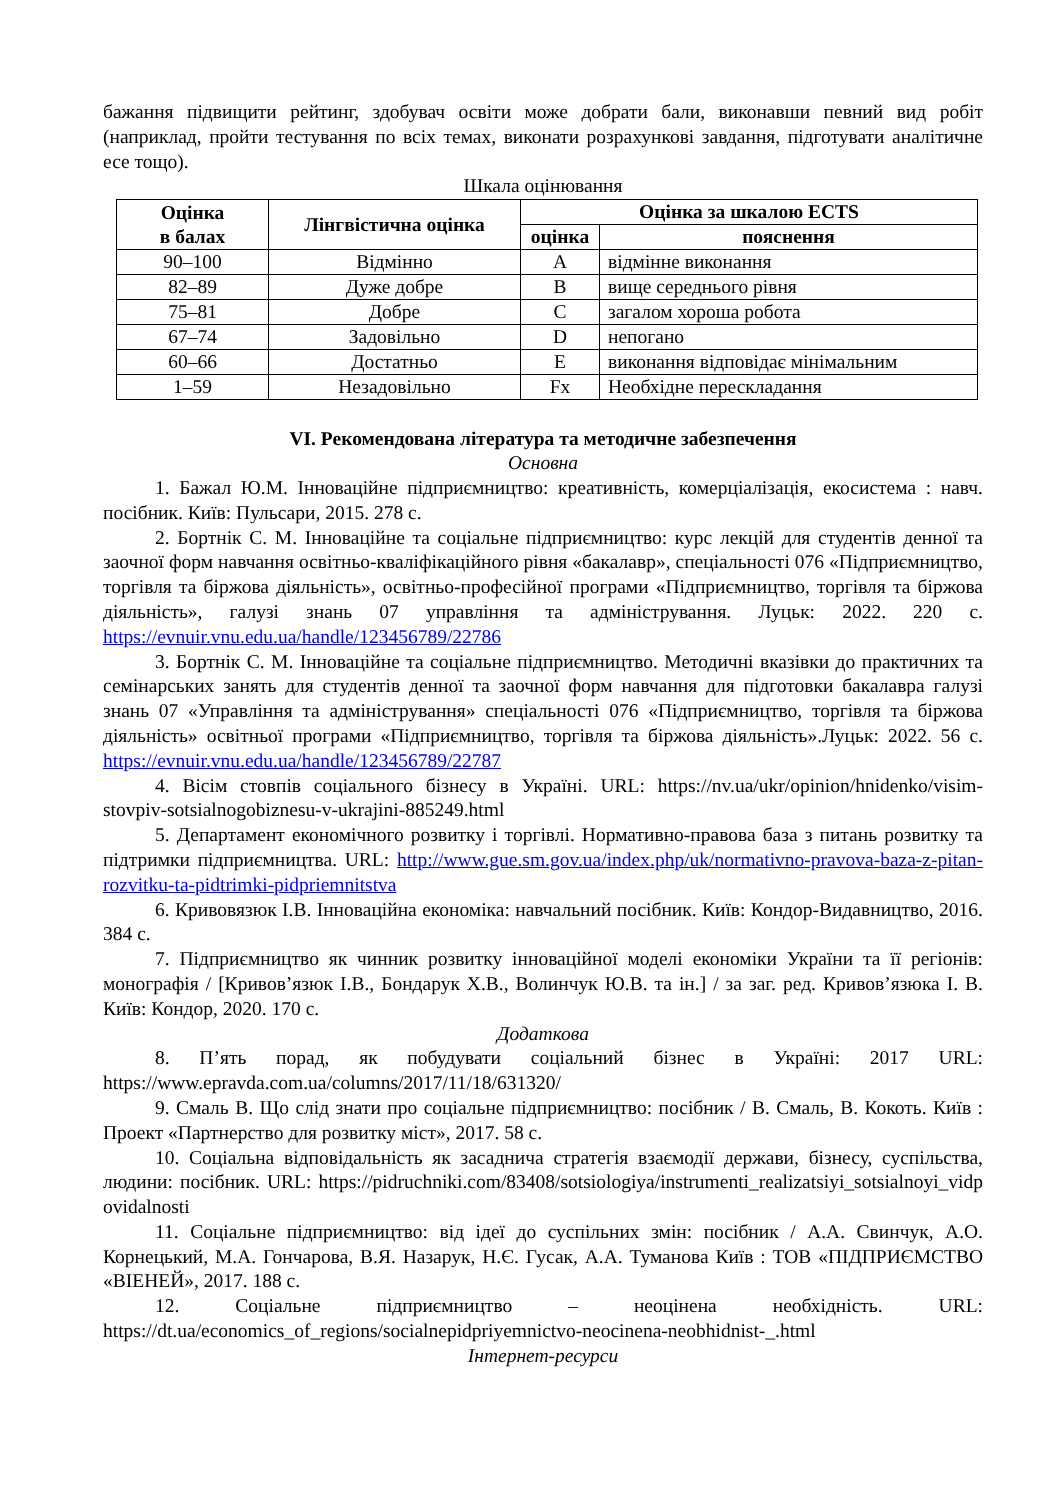бажання підвищити рейтинг, здобувач освіти може добрати бали, виконавши певний вид робіт (наприклад, пройти тестування по всіх темах, виконати розрахункові завдання, підготувати аналітичне есе тощо).
Шкала оцінювання
| Оцінка в балах | Лінгвістична оцінка | Оцінка за шкалою ECTS | |
| --- | --- | --- | --- |
| | | оцінка | пояснення |
| 90–100 | Відмінно | A | відмінне виконання |
| 82–89 | Дуже добре | B | вище середнього рівня |
| 75–81 | Добре | C | загалом хороша робота |
| 67–74 | Задовільно | D | непогано |
| 60–66 | Достатньо | E | виконання відповідає мінімальним |
| 1–59 | Незадовільно | Fx | Необхідне перескладання |
VI. Рекомендована література та методичне забезпечення
Основна
1. Бажал Ю.М. Інноваційне підприємництво: креативність, комерціалізація, екосистема : навч. посібник. Київ: Пульсари, 2015. 278 с.
2. Бортнік С. М. Інноваційне та соціальне підприємництво: курс лекцій для студентів денної та заочної форм навчання освітньо-кваліфікаційного рівня «бакалавр», спеціальності 076 «Підприємництво, торгівля та біржова діяльність», освітньо-професійної програми «Підприємництво, торгівля та біржова діяльність», галузі знань 07 управління та адміністрування. Луцьк: 2022. 220 с. https://evnuir.vnu.edu.ua/handle/123456789/22786
3. Бортнік С. М. Інноваційне та соціальне підприємництво. Методичні вказівки до практичних та семінарських занять для студентів денної та заочної форм навчання для підготовки бакалавра галузі знань 07 «Управління та адміністрування» спеціальності 076 «Підприємництво, торгівля та біржова діяльність» освітньої програми «Підприємництво, торгівля та біржова діяльність».Луцьк: 2022. 56 с. https://evnuir.vnu.edu.ua/handle/123456789/22787
4. Вісім стовпів соціального бізнесу в Україні. URL: https://nv.ua/ukr/opinion/hnidenko/visim-stovpiv-sotsialnogobiznesu-v-ukrajini-885249.html
5. Департамент економічного розвитку і торгівлі. Нормативно-правова база з питань розвитку та підтримки підприємництва. URL: http://www.gue.sm.gov.ua/index.php/uk/normativno-pravova-baza-z-pitan-rozvitku-ta-pidtrimki-pidpriemnitstva
6. Кривовязюк І.В. Інноваційна економіка: навчальний посібник. Київ: Кондор-Видавництво, 2016. 384 с.
7. Підприємництво як чинник розвитку інноваційної моделі економіки України та її регіонів: монографія / [Кривов’язюк І.В., Бондарук Х.В., Волинчук Ю.В. та ін.] / за заг. ред. Кривов’язюка І. В. Київ: Кондор, 2020. 170 с.
Додаткова
8. П’ять порад, як побудувати соціальний бізнес в Україні: 2017 URL: https://www.epravda.com.ua/columns/2017/11/18/631320/
9. Смаль В. Що слід знати про соціальне підприємництво: посібник / В. Смаль, В. Кокоть. Київ : Проект «Партнерство для розвитку міст», 2017. 58 с.
10. Соціальна відповідальність як засаднича стратегія взаємодії держави, бізнесу, суспільства, людини: посібник. URL: https://pidruchniki.com/83408/sotsiologiya/instrumenti_realizatsiyi_sotsialnoyi_vidp ovidalnosti
11. Соціальне підприємництво: від ідеї до суспільних змін: посібник / А.А. Свинчук, А.О. Корнецький, М.А. Гончарова, В.Я. Назарук, Н.Є. Гусак, А.А. Туманова Київ : ТОВ «ПІДПРИЄМСТВО «ВІЕНЕЙ», 2017. 188 с.
12. Соціальне підприємництво – неоцінена необхідність. URL: https://dt.ua/economics_of_regions/socialnepidpriyemnictvo-neocinena-neobhidnist-_.html
Інтернет-ресурси